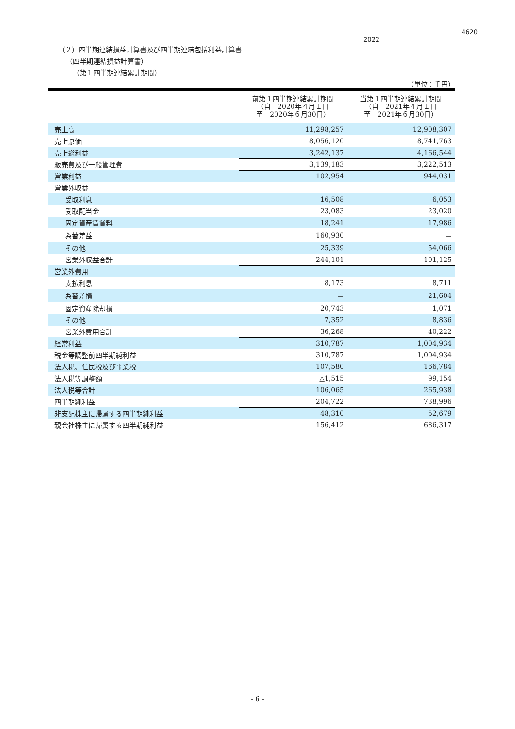4620
2022
（２）四半期連結損益計算書及び四半期連結包括利益計算書
（四半期連結損益計算書）
（第１四半期連結累計期間）
（単位：千円）
| | 前第１四半期連結累計期間 （自 2020年４月１日 至 2020年６月30日） | 当第１四半期連結累計期間 （自 2021年４月１日 至 2021年６月30日） |
| --- | --- | --- |
| 売上高 | 11,298,257 | 12,908,307 |
| 売上原価 | 8,056,120 | 8,741,763 |
| 売上総利益 | 3,242,137 | 4,166,544 |
| 販売費及び一般管理費 | 3,139,183 | 3,222,513 |
| 営業利益 | 102,954 | 944,031 |
| 営業外収益 | | |
| 受取利息 | 16,508 | 6,053 |
| 受取配当金 | 23,083 | 23,020 |
| 固定資産賃貸料 | 18,241 | 17,986 |
| 為替差益 | 160,930 | － |
| その他 | 25,339 | 54,066 |
| 営業外収益合計 | 244,101 | 101,125 |
| 営業外費用 | | |
| 支払利息 | 8,173 | 8,711 |
| 為替差損 | － | 21,604 |
| 固定資産除却損 | 20,743 | 1,071 |
| その他 | 7,352 | 8,836 |
| 営業外費用合計 | 36,268 | 40,222 |
| 経常利益 | 310,787 | 1,004,934 |
| 税金等調整前四半期純利益 | 310,787 | 1,004,934 |
| 法人税、住民税及び事業税 | 107,580 | 166,784 |
| 法人税等調整額 | △1,515 | 99,154 |
| 法人税等合計 | 106,065 | 265,938 |
| 四半期純利益 | 204,722 | 738,996 |
| 非支配株主に帰属する四半期純利益 | 48,310 | 52,679 |
| 親会社株主に帰属する四半期純利益 | 156,412 | 686,317 |
- 6 -